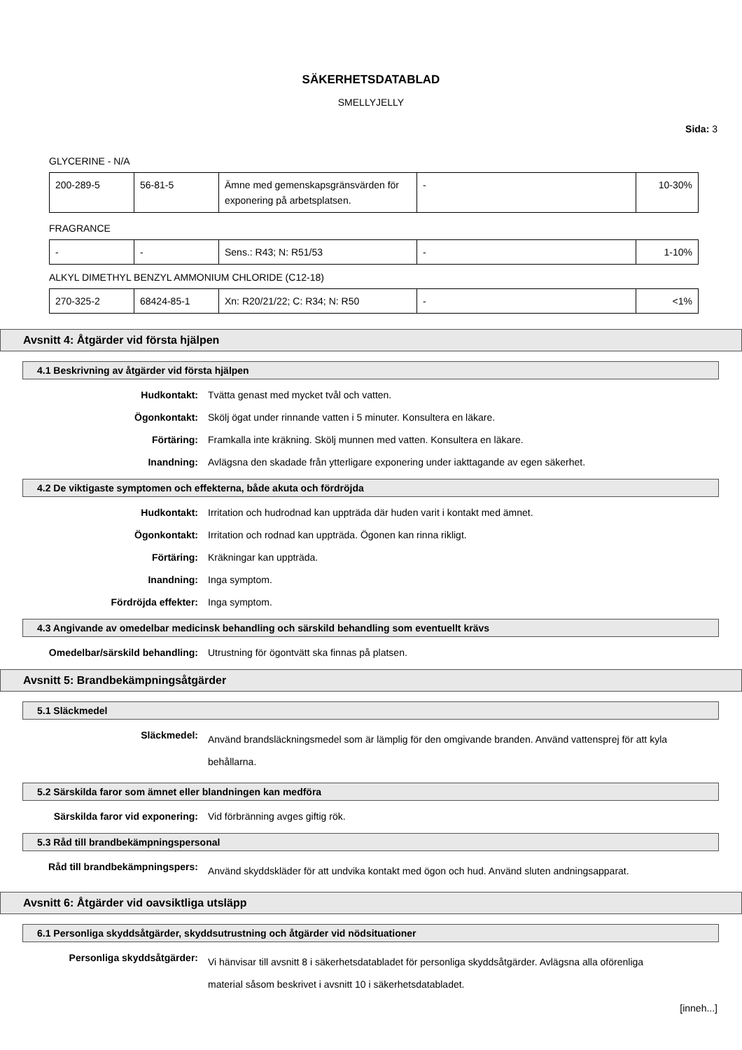SÄKERHETSDATABLAD
SMELLYJELLY
Sida: 3
GLYCERINE - N/A
| 200-289-5 | 56-81-5 | Ämne med gemenskapsgränsvärden för exponering på arbetsplatsen. | - | 10-30% |
FRAGRANCE
| - | - | Sens.: R43; N: R51/53 | - | 1-10% |
ALKYL DIMETHYL BENZYL AMMONIUM CHLORIDE (C12-18)
| 270-325-2 | 68424-85-1 | Xn: R20/21/22; C: R34; N: R50 | - | <1% |
Avsnitt 4: Åtgärder vid första hjälpen
4.1 Beskrivning av åtgärder vid första hjälpen
Hudkontakt: Tvätta genast med mycket tvål och vatten.
Ögonkontakt: Skölj ögat under rinnande vatten i 5 minuter. Konsultera en läkare.
Förtäring: Framkalla inte kräkning. Skölj munnen med vatten. Konsultera en läkare.
Inandning: Avlägsna den skadade från ytterligare exponering under iakttagande av egen säkerhet.
4.2 De viktigaste symptomen och effekterna, både akuta och fördröjda
Hudkontakt: Irritation och hudrodnad kan uppträda där huden varit i kontakt med ämnet.
Ögonkontakt: Irritation och rodnad kan uppträda. Ögonen kan rinna rikligt.
Förtäring: Kräkningar kan uppträda.
Inandning: Inga symptom.
Fördröjda effekter: Inga symptom.
4.3 Angivande av omedelbar medicinsk behandling och särskild behandling som eventuellt krävs
Omedelbar/särskild behandling: Utrustning för ögontvätt ska finnas på platsen.
Avsnitt 5: Brandbekämpningsåtgärder
5.1 Släckmedel
Släckmedel:
Använd brandsläckningsmedel som är lämplig för den omgivande branden. Använd vattensprej för att kyla behållarna.
5.2 Särskilda faror som ämnet eller blandningen kan medföra
Särskilda faror vid exponering: Vid förbränning avges giftig rök.
5.3 Råd till brandbekämpningspersonal
Råd till brandbekämpningspers:
Använd skyddskläder för att undvika kontakt med ögon och hud. Använd sluten andningsapparat.
Avsnitt 6: Åtgärder vid oavsiktliga utsläpp
6.1 Personliga skyddsåtgärder, skyddsutrustning och åtgärder vid nödsituationer
Personliga skyddsåtgärder:
Vi hänvisar till avsnitt 8 i säkerhetsdatabladet för personliga skyddsåtgärder. Avlägsna alla oförenliga material såsom beskrivet i avsnitt 10 i säkerhetsdatabladet.
[inneh...]